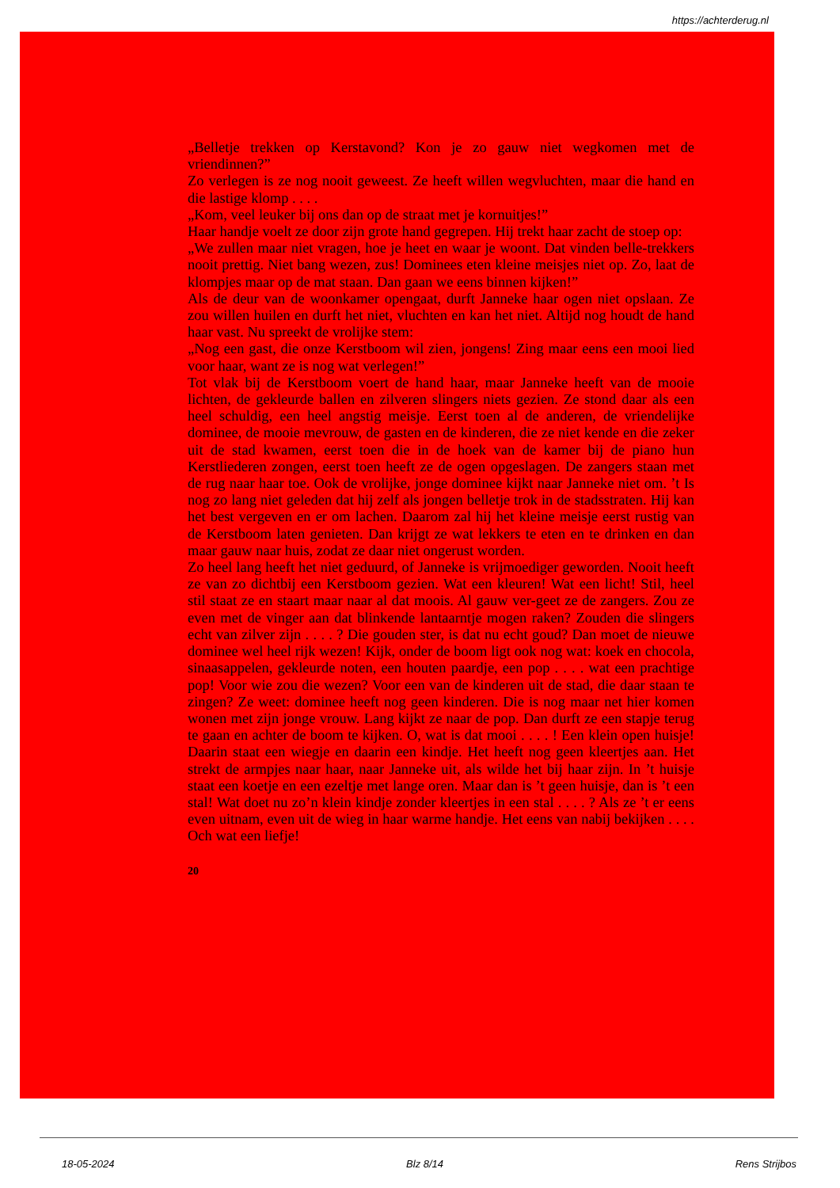https://achterderug.nl
„Belletje trekken op Kerstavond? Kon je zo gauw niet wegkomen met de vriendinnen?”
Zo verlegen is ze nog nooit geweest. Ze heeft willen wegvluchten, maar die hand en die lastige klomp . . . .
„Kom, veel leuker bij ons dan op de straat met je kornuitjes!”
Haar handje voelt ze door zijn grote hand gegrepen. Hij trekt haar zacht de stoep op:
„We zullen maar niet vragen, hoe je heet en waar je woont. Dat vinden belle-trekkers nooit prettig. Niet bang wezen, zus! Dominees eten kleine meisjes niet op. Zo, laat de klompjes maar op de mat staan. Dan gaan we eens binnen kijken!”
Als de deur van de woonkamer opengaat, durft Janneke haar ogen niet opslaan. Ze zou willen huilen en durft het niet, vluchten en kan het niet. Altijd nog houdt de hand haar vast. Nu spreekt de vrolijke stem:
„Nog een gast, die onze Kerstboom wil zien, jongens! Zing maar eens een mooi lied voor haar, want ze is nog wat verlegen!”
Tot vlak bij de Kerstboom voert de hand haar, maar Janneke heeft van de mooie lichten, de gekleurde ballen en zilveren slingers niets gezien. Ze stond daar als een heel schuldig, een heel angstig meisje. Eerst toen al de anderen, de vriendelijke dominee, de mooie mevrouw, de gasten en de kinderen, die ze niet kende en die zeker uit de stad kwamen, eerst toen die in de hoek van de kamer bij de piano hun Kerstliederen zongen, eerst toen heeft ze de ogen opgeslagen. De zangers staan met de rug naar haar toe. Ook de vrolijke, jonge dominee kijkt naar Janneke niet om. ’t Is nog zo lang niet geleden dat hij zelf als jongen belletje trok in de stadsstraten. Hij kan het best vergeven en er om lachen. Daarom zal hij het kleine meisje eerst rustig van de Kerstboom laten genieten. Dan krijgt ze wat lekkers te eten en te drinken en dan maar gauw naar huis, zodat ze daar niet ongerust worden.
Zo heel lang heeft het niet geduurd, of Janneke is vrijmoediger geworden. Nooit heeft ze van zo dichtbij een Kerstboom gezien. Wat een kleuren! Wat een licht! Stil, heel stil staat ze en staart maar naar al dat moois. Al gauw ver-geet ze de zangers. Zou ze even met de vinger aan dat blinkende lantaarntje mogen raken? Zouden die slingers echt van zilver zijn . . . . ? Die gouden ster, is dat nu echt goud? Dan moet de nieuwe dominee wel heel rijk wezen! Kijk, onder de boom ligt ook nog wat: koek en chocola, sinaasappelen, gekleurde noten, een houten paardje, een pop . . . . wat een prachtige pop! Voor wie zou die wezen? Voor een van de kinderen uit de stad, die daar staan te zingen? Ze weet: dominee heeft nog geen kinderen. Die is nog maar net hier komen wonen met zijn jonge vrouw. Lang kijkt ze naar de pop. Dan durft ze een stapje terug te gaan en achter de boom te kijken. O, wat is dat mooi . . . . ! Een klein open huisje! Daarin staat een wiegje en daarin een kindje. Het heeft nog geen kleertjes aan. Het strekt de armpjes naar haar, naar Janneke uit, als wilde het bij haar zijn. In ’t huisje staat een koetje en een ezeltje met lange oren. Maar dan is ’t geen huisje, dan is ’t een stal! Wat doet nu zo’n klein kindje zonder kleertjes in een stal . . . . ? Als ze ’t er eens even uitnam, even uit de wieg in haar warme handje. Het eens van nabij bekijken . . . . Och wat een liefje!
20
18-05-2024 Blz 8/14 Rens Strijbos